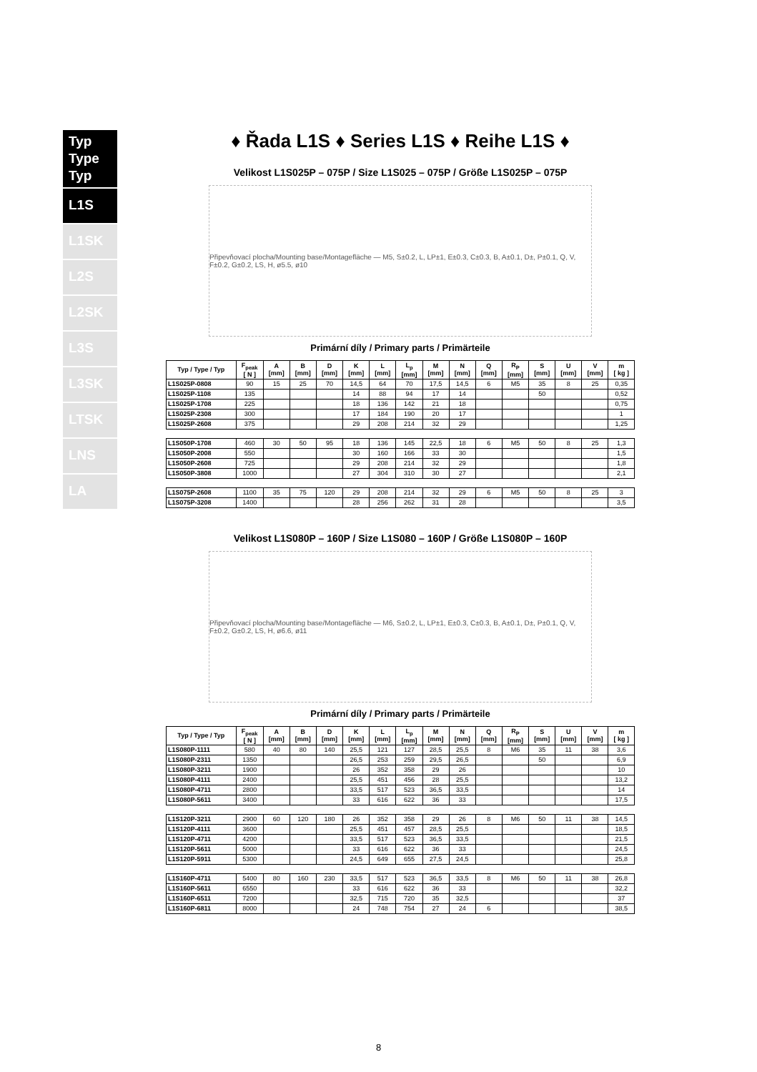Typ
Type
Typ
L1S
L1SK
L2S
L2SK
L3S
L3SK
LTSK
LNS
LA
♦ Řada L1S ♦ Series L1S ♦ Reihe L1S ♦
Velikost L1S025P – 075P / Size L1S025 – 075P / Größe L1S025P – 075P
Připevňovací plocha/Mounting base/Montagefläche — M5, S±0.2, L, LP±1, E±0.3, C±0.3, B, A±0.1, D±, P±0.1, Q, V, F±0.2, G±0.2, LS, H, ø5.5, ø10
Primární díly / Primary parts / Primärteile
| Typ / Type / Typ | F<sub>peak</sub> [ N ] | A [mm] | B [mm] | D [mm] | K [mm] | L [mm] | L<sub>p</sub> [mm] | M [mm] | N [mm] | Q [mm] | R<sub>P</sub> [mm] | S [mm] | U [mm] | V [mm] | m [ kg ] |
| --- | --- | --- | --- | --- | --- | --- | --- | --- | --- | --- | --- | --- | --- | --- | --- |
| L1S025P-0808 | 90 | 15 | 25 | 70 | 14,5 | 64 | 70 | 17,5 | 14,5 | 6 | M5 | 35 | 8 | 25 | 0,35 |
| L1S025P-1108 | 135 | | | | 14 | 88 | 94 | 17 | 14 | | | 50 | | | 0,52 |
| L1S025P-1708 | 225 | | | | 18 | 136 | 142 | 21 | 18 | | | | | | 0,75 |
| L1S025P-2308 | 300 | | | | 17 | 184 | 190 | 20 | 17 | | | | | | 1 |
| L1S025P-2608 | 375 | | | | 29 | 208 | 214 | 32 | 29 | | | | | | 1,25 |
| L1S050P-1708 | 460 | 30 | 50 | 95 | 18 | 136 | 145 | 22,5 | 18 | 6 | M5 | 50 | 8 | 25 | 1,3 |
| L1S050P-2008 | 550 | | | | 30 | 160 | 166 | 33 | 30 | | | | | | 1,5 |
| L1S050P-2608 | 725 | | | | 29 | 208 | 214 | 32 | 29 | | | | | | 1,8 |
| L1S050P-3808 | 1000 | | | | 27 | 304 | 310 | 30 | 27 | | | | | | 2,1 |
| L1S075P-2608 | 1100 | 35 | 75 | 120 | 29 | 208 | 214 | 32 | 29 | 6 | M5 | 50 | 8 | 25 | 3 |
| L1S075P-3208 | 1400 | | | | 28 | 256 | 262 | 31 | 28 | | | | | | 3,5 |
Velikost L1S080P – 160P / Size L1S080 – 160P / Größe L1S080P – 160P
Připevňovací plocha/Mounting base/Montagefläche — M6, S±0.2, L, LP±1, E±0.3, C±0.3, B, A±0.1, D±, P±0.1, Q, V, F±0.2, G±0.2, LS, H, ø6.6, ø11
Primární díly / Primary parts / Primärteile
| Typ / Type / Typ | F<sub>peak</sub> [ N ] | A [mm] | B [mm] | D [mm] | K [mm] | L [mm] | L<sub>p</sub> [mm] | M [mm] | N [mm] | Q [mm] | R<sub>P</sub> [mm] | S [mm] | U [mm] | V [mm] | m [ kg ] |
| --- | --- | --- | --- | --- | --- | --- | --- | --- | --- | --- | --- | --- | --- | --- | --- |
| L1S080P-1111 | 580 | 40 | 80 | 140 | 25,5 | 121 | 127 | 28,5 | 25,5 | 8 | M6 | 35 | 11 | 38 | 3,6 |
| L1S080P-2311 | 1350 | | | | 26,5 | 253 | 259 | 29,5 | 26,5 | | | 50 | | | 6,9 |
| L1S080P-3211 | 1900 | | | | 26 | 352 | 358 | 29 | 26 | | | | | | 10 |
| L1S080P-4111 | 2400 | | | | 25,5 | 451 | 456 | 28 | 25,5 | | | | | | 13,2 |
| L1S080P-4711 | 2800 | | | | 33,5 | 517 | 523 | 36,5 | 33,5 | | | | | | 14 |
| L1S080P-5611 | 3400 | | | | 33 | 616 | 622 | 36 | 33 | | | | | | 17,5 |
| L1S120P-3211 | 2900 | 60 | 120 | 180 | 26 | 352 | 358 | 29 | 26 | 8 | M6 | 50 | 11 | 38 | 14,5 |
| L1S120P-4111 | 3600 | | | | 25,5 | 451 | 457 | 28,5 | 25,5 | | | | | | 18,5 |
| L1S120P-4711 | 4200 | | | | 33,5 | 517 | 523 | 36,5 | 33,5 | | | | | | 21,5 |
| L1S120P-5611 | 5000 | | | | 33 | 616 | 622 | 36 | 33 | | | | | | 24,5 |
| L1S120P-5911 | 5300 | | | | 24,5 | 649 | 655 | 27,5 | 24,5 | | | | | | 25,8 |
| L1S160P-4711 | 5400 | 80 | 160 | 230 | 33,5 | 517 | 523 | 36,5 | 33,5 | 8 | M6 | 50 | 11 | 38 | 26,8 |
| L1S160P-5611 | 6550 | | | | 33 | 616 | 622 | 36 | 33 | | | | | | 32,2 |
| L1S160P-6511 | 7200 | | | | 32,5 | 715 | 720 | 35 | 32,5 | | | | | | 37 |
| L1S160P-6811 | 8000 | | | | 24 | 748 | 754 | 27 | 24 | 6 | | | | | 38,5 |
8